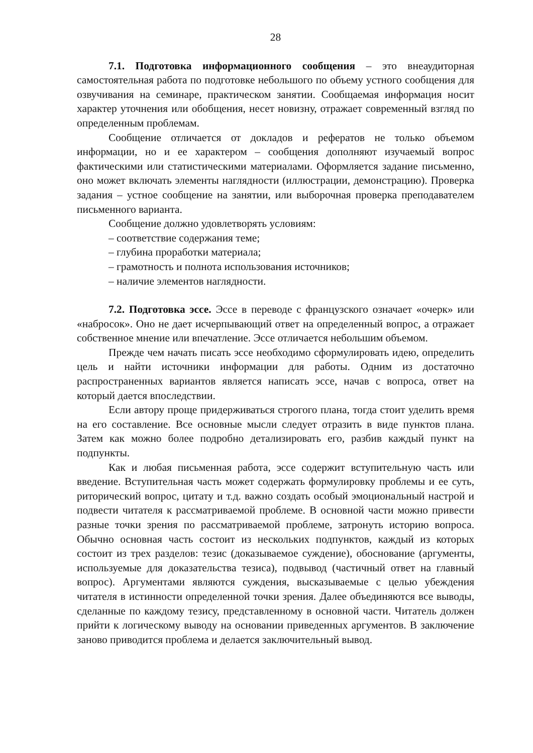28
7.1. Подготовка информационного сообщения – это внеаудиторная самостоятельная работа по подготовке небольшого по объему устного сообщения для озвучивания на семинаре, практическом занятии. Сообщаемая информация носит характер уточнения или обобщения, несет новизну, отражает современный взгляд по определенным проблемам.
Сообщение отличается от докладов и рефератов не только объемом информации, но и ее характером – сообщения дополняют изучаемый вопрос фактическими или статистическими материалами. Оформляется задание письменно, оно может включать элементы наглядности (иллюстрации, демонстрацию). Проверка задания – устное сообщение на занятии, или выборочная проверка преподавателем письменного варианта.
Сообщение должно удовлетворять условиям:
– соответствие содержания теме;
– глубина проработки материала;
– грамотность и полнота использования источников;
– наличие элементов наглядности.
7.2. Подготовка эссе. Эссе в переводе с французского означает «очерк» или «набросок». Оно не дает исчерпывающий ответ на определенный вопрос, а отражает собственное мнение или впечатление. Эссе отличается небольшим объемом.
Прежде чем начать писать эссе необходимо сформулировать идею, определить цель и найти источники информации для работы. Одним из достаточно распространенных вариантов является написать эссе, начав с вопроса, ответ на который дается впоследствии.
Если автору проще придерживаться строгого плана, тогда стоит уделить время на его составление. Все основные мысли следует отразить в виде пунктов плана. Затем как можно более подробно детализировать его, разбив каждый пункт на подпункты.
Как и любая письменная работа, эссе содержит вступительную часть или введение. Вступительная часть может содержать формулировку проблемы и ее суть, риторический вопрос, цитату и т.д. важно создать особый эмоциональный настрой и подвести читателя к рассматриваемой проблеме. В основной части можно привести разные точки зрения по рассматриваемой проблеме, затронуть историю вопроса. Обычно основная часть состоит из нескольких подпунктов, каждый из которых состоит из трех разделов: тезис (доказываемое суждение), обоснование (аргументы, используемые для доказательства тезиса), подвывод (частичный ответ на главный вопрос). Аргументами являются суждения, высказываемые с целью убеждения читателя в истинности определенной точки зрения. Далее объединяются все выводы, сделанные по каждому тезису, представленному в основной части. Читатель должен прийти к логическому выводу на основании приведенных аргументов. В заключение заново приводится проблема и делается заключительный вывод.